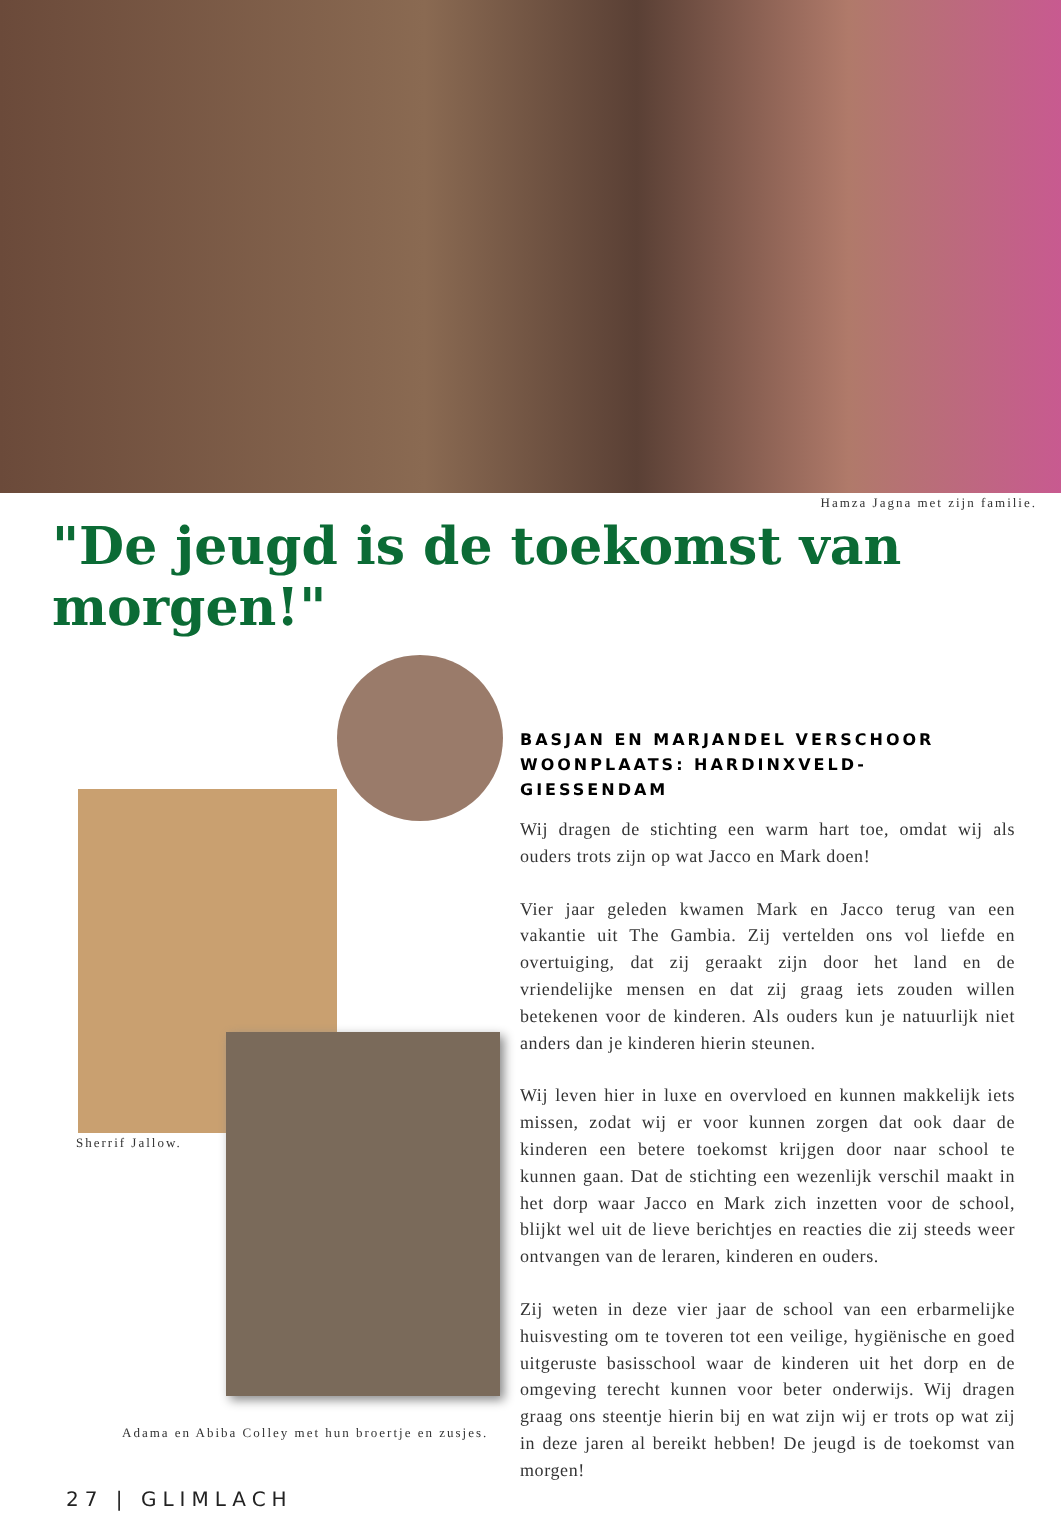Hamza Jagna met zijn familie.
"De jeugd is de toekomst van morgen!"
Sherrif Jallow.
Adama en Abiba Colley met hun broertje en zusjes.
27 | GLIMLACH
BASJAN EN MARJANDEL VERSCHOOR
WOONPLAATS: HARDINXVELD-GIESSENDAM
Wij dragen de stichting een warm hart toe, omdat wij als ouders trots zijn op wat Jacco en Mark doen!
Vier jaar geleden kwamen Mark en Jacco terug van een vakantie uit The Gambia. Zij vertelden ons vol liefde en overtuiging, dat zij geraakt zijn door het land en de vriendelijke mensen en dat zij graag iets zouden willen betekenen voor de kinderen. Als ouders kun je natuurlijk niet anders dan je kinderen hierin steunen.
Wij leven hier in luxe en overvloed en kunnen makkelijk iets missen, zodat wij er voor kunnen zorgen dat ook daar de kinderen een betere toekomst krijgen door naar school te kunnen gaan. Dat de stichting een wezenlijk verschil maakt in het dorp waar Jacco en Mark zich inzetten voor de school, blijkt wel uit de lieve berichtjes en reacties die zij steeds weer ontvangen van de leraren, kinderen en ouders.
Zij weten in deze vier jaar de school van een erbarmelijke huisvesting om te toveren tot een veilige, hygiënische en goed uitgeruste basisschool waar de kinderen uit het dorp en de omgeving terecht kunnen voor beter onderwijs. Wij dragen graag ons steentje hierin bij en wat zijn wij er trots op wat zij in deze jaren al bereikt hebben! De jeugd is de toekomst van morgen!